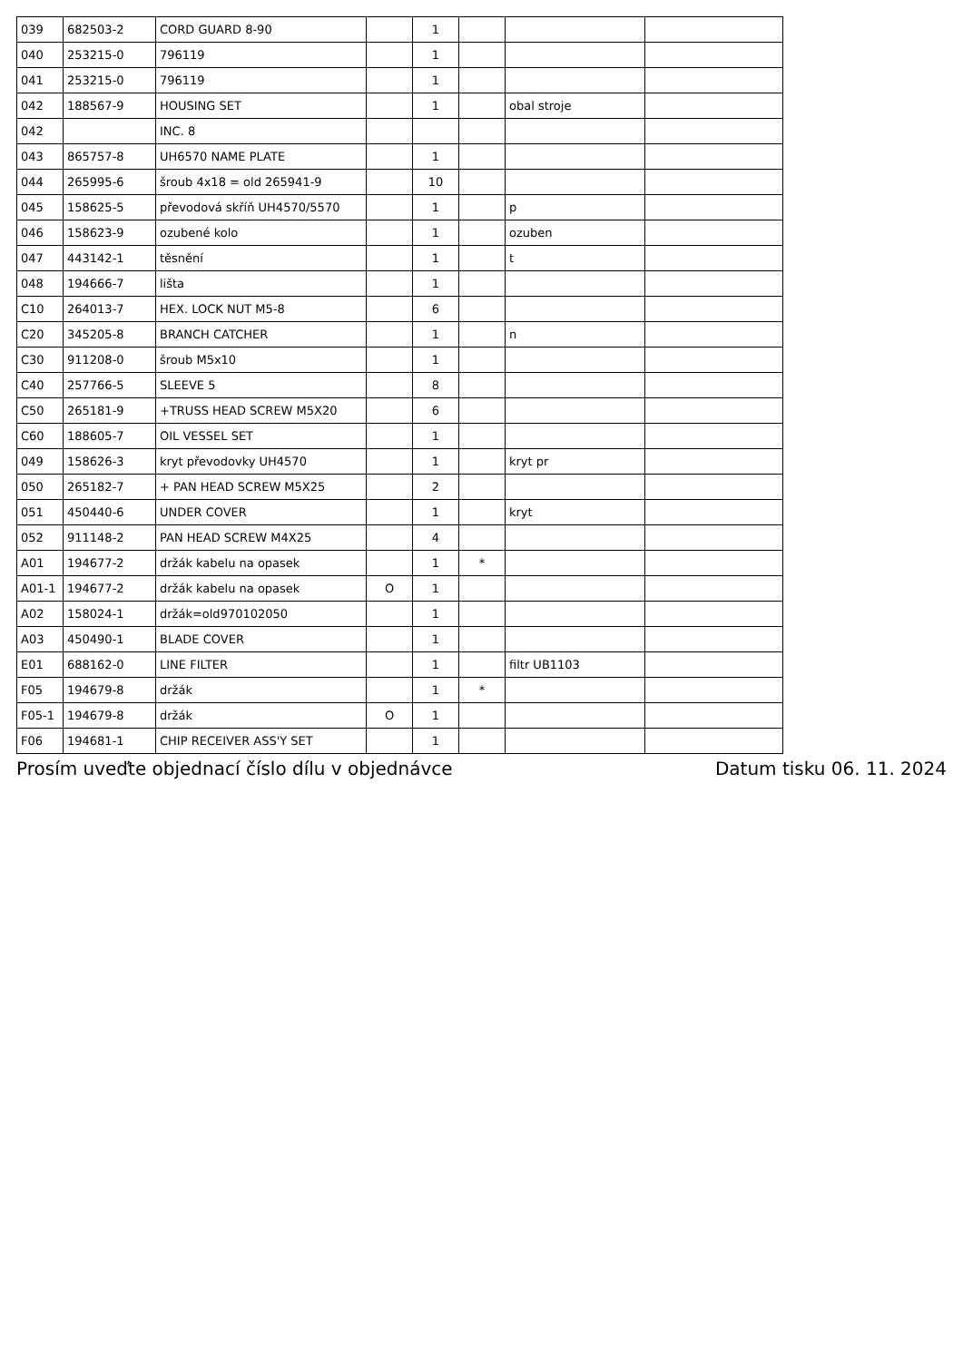| 039 | 682503-2 | CORD GUARD 8-90 | | 1 | | | |
| 040 | 253215-0 | 796119 | | 1 | | | |
| 041 | 253215-0 | 796119 | | 1 | | | |
| 042 | 188567-9 | HOUSING SET | | 1 | | obal stroje | |
| 042 | | INC. 8 | | | | | |
| 043 | 865757-8 | UH6570 NAME PLATE | | 1 | | | |
| 044 | 265995-6 | šroub 4x18 = old 265941-9 | | 10 | | | |
| 045 | 158625-5 | převodová skříň UH4570/5570 | | 1 | | p | |
| 046 | 158623-9 | ozubené kolo | | 1 | | ozuben | |
| 047 | 443142-1 | těsnění | | 1 | | t | |
| 048 | 194666-7 | lišta | | 1 | | | |
| C10 | 264013-7 | HEX. LOCK NUT M5-8 | | 6 | | | |
| C20 | 345205-8 | BRANCH CATCHER | | 1 | | n | |
| C30 | 911208-0 | šroub M5x10 | | 1 | | | |
| C40 | 257766-5 | SLEEVE 5 | | 8 | | | |
| C50 | 265181-9 | +TRUSS HEAD SCREW M5X20 | | 6 | | | |
| C60 | 188605-7 | OIL VESSEL SET | | 1 | | | |
| 049 | 158626-3 | kryt převodovky UH4570 | | 1 | | kryt pr | |
| 050 | 265182-7 | + PAN HEAD SCREW M5X25 | | 2 | | | |
| 051 | 450440-6 | UNDER COVER | | 1 | | kryt | |
| 052 | 911148-2 | PAN HEAD SCREW M4X25 | | 4 | | | |
| A01 | 194677-2 | držák kabelu na opasek | | 1 | * | | |
| A01-1 | 194677-2 | držák kabelu na opasek | O | 1 | | | |
| A02 | 158024-1 | držák=old970102050 | | 1 | | | |
| A03 | 450490-1 | BLADE COVER | | 1 | | | |
| E01 | 688162-0 | LINE FILTER | | 1 | | filtr UB1103 | |
| F05 | 194679-8 | držák | | 1 | * | | |
| F05-1 | 194679-8 | držák | O | 1 | | | |
| F06 | 194681-1 | CHIP RECEIVER ASS'Y SET | | 1 | | | |
Prosím uveďte objednací číslo dílu v objednávce Datum tisku 06. 11. 2024